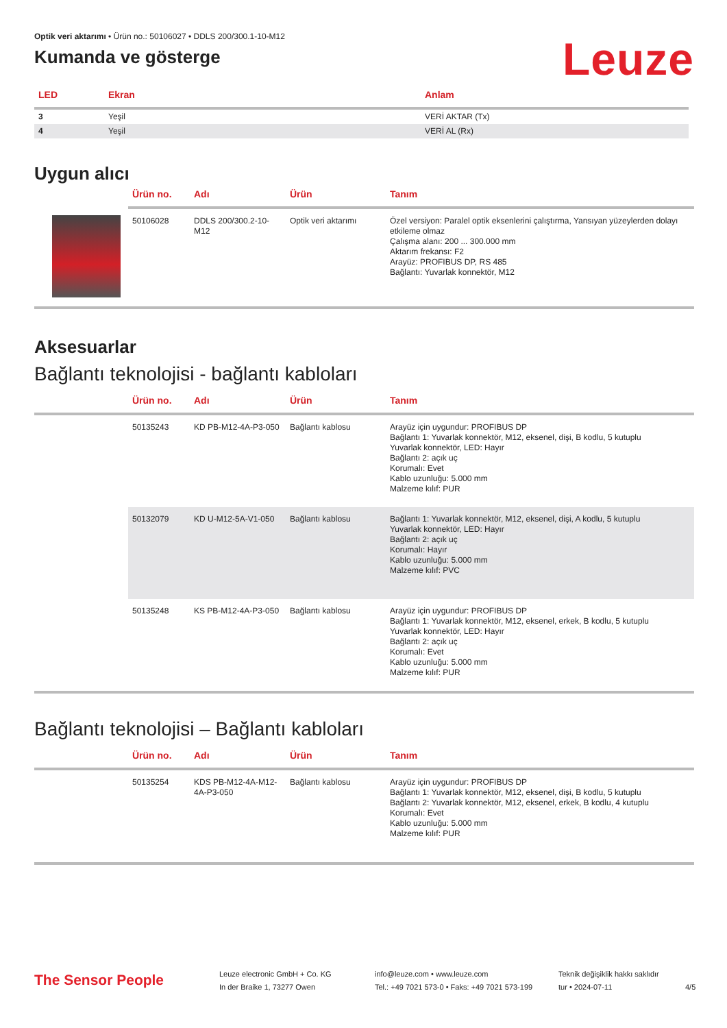Optik veri aktarımı • Ürün no.: 50106027 • DDLS 200/300.1-10-M12
Kumanda ve gösterge
Leuze
| LED | Ekran | Anlam |
| --- | --- | --- |
| 3 | Yeşil | VERİ AKTAR (Tx) |
| 4 | Yeşil | VERİ AL (Rx) |
Uygun alıcı
| | Ürün no. | Adı | Ürün | Tanım |
| --- | --- | --- | --- | --- |
| | 50106028 | DDLS 200/300.2-10-M12 | Optik veri aktarımı | Özel versiyon: Paralel optik eksenlerini çalıştırma, Yansıyan yüzeylerden dolayı etkileme olmaz Çalışma alanı: 200 ... 300.000 mm Aktarım frekansı: F2 Arayüz: PROFIBUS DP, RS 485 Bağlantı: Yuvarlak konnektör, M12 |
Aksesuarlar
Bağlantı teknolojisi - bağlantı kabloları
| | Ürün no. | Adı | Ürün | Tanım |
| --- | --- | --- | --- | --- |
| | 50135243 | KD PB-M12-4A-P3-050 | Bağlantı kablosu | Arayüz için uygundur: PROFIBUS DP Bağlantı 1: Yuvarlak konnektör, M12, eksenel, dişi, B kodlu, 5 kutuplu Yuvarlak konnektör, LED: Hayır Bağlantı 2: açık uç Korumalı: Evet Kablo uzunluğu: 5.000 mm Malzeme kılıf: PUR |
| | 50132079 | KD U-M12-5A-V1-050 | Bağlantı kablosu | Bağlantı 1: Yuvarlak konnektör, M12, eksenel, dişi, A kodlu, 5 kutuplu Yuvarlak konnektör, LED: Hayır Bağlantı 2: açık uç Korumalı: Hayır Kablo uzunluğu: 5.000 mm Malzeme kılıf: PVC |
| | 50135248 | KS PB-M12-4A-P3-050 | Bağlantı kablosu | Arayüz için uygundur: PROFIBUS DP Bağlantı 1: Yuvarlak konnektör, M12, eksenel, erkek, B kodlu, 5 kutuplu Yuvarlak konnektör, LED: Hayır Bağlantı 2: açık uç Korumalı: Evet Kablo uzunluğu: 5.000 mm Malzeme kılıf: PUR |
Bağlantı teknolojisi – Bağlantı kabloları
| | Ürün no. | Adı | Ürün | Tanım |
| --- | --- | --- | --- | --- |
| | 50135254 | KDS PB-M12-4A-M12-4A-P3-050 | Bağlantı kablosu | Arayüz için uygundur: PROFIBUS DP Bağlantı 1: Yuvarlak konnektör, M12, eksenel, dişi, B kodlu, 5 kutuplu Bağlantı 2: Yuvarlak konnektör, M12, eksenel, erkek, B kodlu, 4 kutuplu Korumalı: Evet Kablo uzunluğu: 5.000 mm Malzeme kılıf: PUR |
The Sensor People
Leuze electronic GmbH + Co. KG
In der Braike 1, 73277 Owen
info@leuze.com • www.leuze.com
Tel.: +49 7021 573-0 • Faks: +49 7021 573-199
Teknik değişiklik hakkı saklıdır
tur • 2024-07-11
4/5